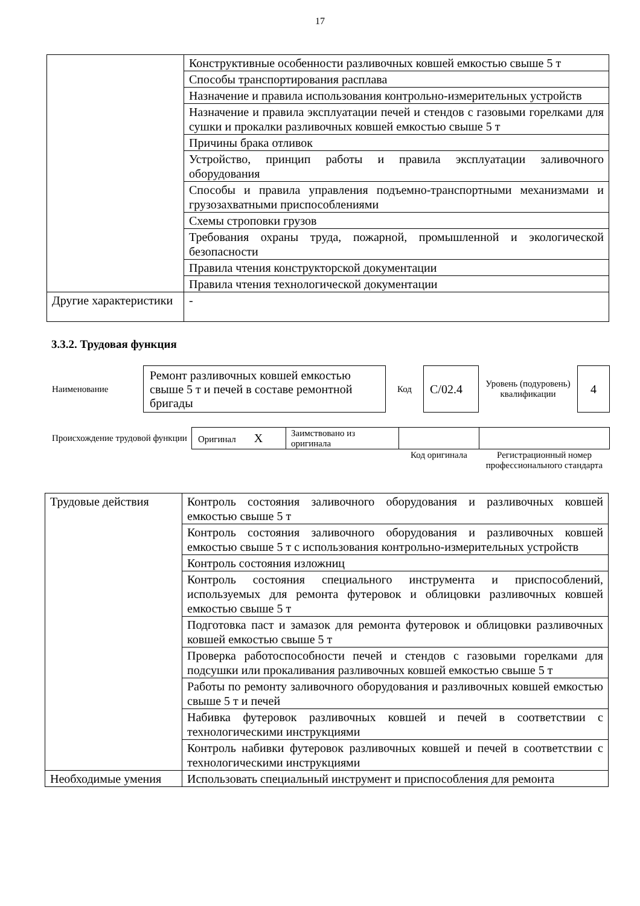17
| | Конструктивные особенности разливочных ковшей емкостью свыше 5 т |
| | Способы транспортирования расплава |
| | Назначение и правила использования контрольно-измерительных устройств |
| | Назначение и правила эксплуатации печей и стендов с газовыми горелками для сушки и прокалки разливочных ковшей емкостью свыше 5 т |
| | Причины брака отливок |
| | Устройство, принцип работы и правила эксплуатации заливочного оборудования |
| | Способы и правила управления подъемно-транспортными механизмами и грузозахватными приспособлениями |
| | Схемы строповки грузов |
| | Требования охраны труда, пожарной, промышленной и экологической безопасности |
| | Правила чтения конструкторской документации |
| | Правила чтения технологической документации |
| Другие характеристики | - |
3.3.2. Трудовая функция
| Наименование | Ремонт разливочных ковшей емкостью свыше 5 т и печей в составе ремонтной бригады | Код | C/02.4 | Уровень (подуровень) квалификации | 4 |
| Происхождение трудовой функции | Оригинал X | Заимствовано из оригинала | | |
| | | | Код оригинала | Регистрационный номер профессионального стандарта |
| Трудовые действия | Контроль состояния заливочного оборудования и разливочных ковшей емкостью свыше 5 т |
| | Контроль состояния заливочного оборудования и разливочных ковшей емкостью свыше 5 т с использования контрольно-измерительных устройств |
| | Контроль состояния изложниц |
| | Контроль состояния специального инструмента и приспособлений, используемых для ремонта футеровок и облицовки разливочных ковшей емкостью свыше 5 т |
| | Подготовка паст и замазок для ремонта футеровок и облицовки разливочных ковшей емкостью свыше 5 т |
| | Проверка работоспособности печей и стендов с газовыми горелками для подсушки или прокаливания разливочных ковшей емкостью свыше 5 т |
| | Работы по ремонту заливочного оборудования и разливочных ковшей емкостью свыше 5 т и печей |
| | Набивка футеровок разливочных ковшей и печей в соответствии с технологическими инструкциями |
| | Контроль набивки футеровок разливочных ковшей и печей в соответствии с технологическими инструкциями |
| Необходимые умения | Использовать специальный инструмент и приспособления для ремонта |